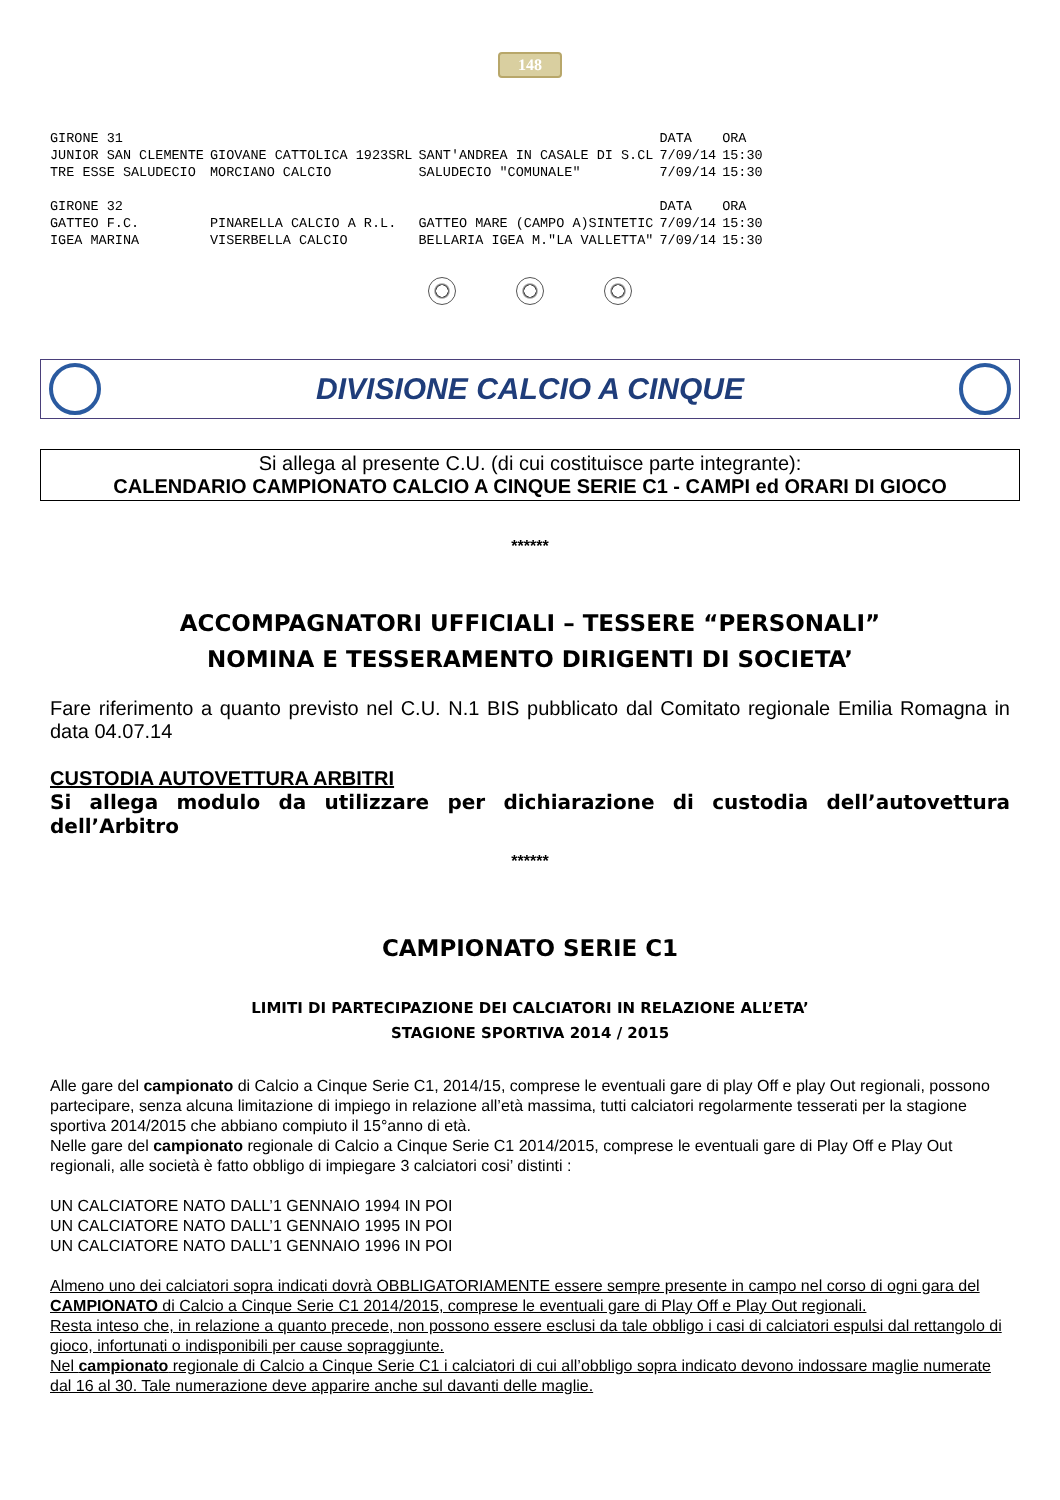148
| GIRONE 31 | | | DATA | ORA |
| JUNIOR SAN CLEMENTE | GIOVANE CATTOLICA 1923SRL | SANT'ANDREA IN CASALE DI S.CL | 7/09/14 | 15:30 |
| TRE ESSE SALUDECIO | MORCIANO CALCIO | SALUDECIO "COMUNALE" | 7/09/14 | 15:30 |
| GIRONE 32 | | | DATA | ORA |
| GATTEO F.C. | PINARELLA CALCIO A R.L. | GATTEO MARE (CAMPO A)SINTETIC | 7/09/14 | 15:30 |
| IGEA MARINA | VISERBELLA CALCIO | BELLARIA IGEA M."LA VALLETTA" | 7/09/14 | 15:30 |
DIVISIONE CALCIO A CINQUE
Si allega al presente C.U. (di cui costituisce parte integrante):
CALENDARIO CAMPIONATO CALCIO A CINQUE SERIE C1 - CAMPI ed ORARI DI GIOCO
******
ACCOMPAGNATORI UFFICIALI – TESSERE “PERSONALI”
NOMINA E TESSERAMENTO DIRIGENTI DI SOCIETA’
Fare riferimento a quanto previsto nel C.U. N.1 BIS pubblicato dal Comitato regionale Emilia Romagna in data 04.07.14
CUSTODIA AUTOVETTURA ARBITRI
Si allega modulo da utilizzare per dichiarazione di custodia dell’autovettura dell’Arbitro
******
CAMPIONATO SERIE C1
LIMITI DI PARTECIPAZIONE DEI CALCIATORI IN RELAZIONE ALL’ETA’
STAGIONE SPORTIVA 2014 / 2015
Alle gare del campionato di Calcio a Cinque Serie C1, 2014/15, comprese le eventuali gare di play Off e play Out regionali, possono partecipare, senza alcuna limitazione di impiego in relazione all’età massima, tutti calciatori regolarmente tesserati per la stagione sportiva 2014/2015 che abbiano compiuto il 15°anno di età.
Nelle gare del campionato regionale di Calcio a Cinque Serie C1 2014/2015, comprese le eventuali gare di Play Off e Play Out regionali, alle società è fatto obbligo di impiegare 3 calciatori cosi’ distinti :
UN CALCIATORE NATO DALL’1 GENNAIO 1994 IN POI
UN CALCIATORE NATO DALL’1 GENNAIO 1995 IN POI
UN CALCIATORE NATO DALL’1 GENNAIO 1996 IN POI
Almeno uno dei calciatori sopra indicati dovrà OBBLIGATORIAMENTE essere sempre presente in campo nel corso di ogni gara del CAMPIONATO di Calcio a Cinque Serie C1 2014/2015, comprese le eventuali gare di Play Off e Play Out regionali.
Resta inteso che, in relazione a quanto precede, non possono essere esclusi da tale obbligo i casi di calciatori espulsi dal rettangolo di gioco, infortunati o indisponibili per cause sopraggiunte.
Nel campionato regionale di Calcio a Cinque Serie C1 i calciatori di cui all’obbligo sopra indicato devono indossare maglie numerate dal 16 al 30. Tale numerazione deve apparire anche sul davanti delle maglie.